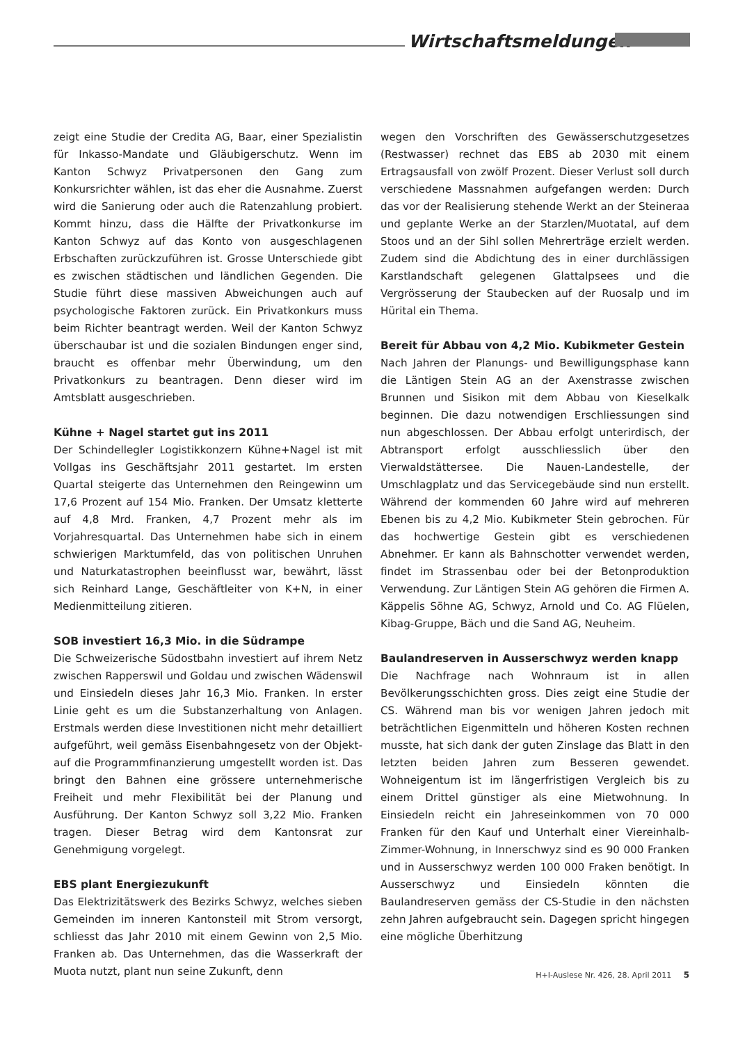Wirtschaftsmeldungen
zeigt eine Studie der Credita AG, Baar, einer Spezialistin für Inkasso-Mandate und Gläubigerschutz. Wenn im Kanton Schwyz Privatpersonen den Gang zum Konkursrichter wählen, ist das eher die Ausnahme. Zuerst wird die Sanierung oder auch die Ratenzahlung probiert. Kommt hinzu, dass die Hälfte der Privatkonkurse im Kanton Schwyz auf das Konto von ausgeschlagenen Erbschaften zurückzuführen ist. Grosse Unterschiede gibt es zwischen städtischen und ländlichen Gegenden. Die Studie führt diese massiven Abweichungen auch auf psychologische Faktoren zurück. Ein Privatkonkurs muss beim Richter beantragt werden. Weil der Kanton Schwyz überschaubar ist und die sozialen Bindungen enger sind, braucht es offenbar mehr Überwindung, um den Privatkonkurs zu beantragen. Denn dieser wird im Amtsblatt ausgeschrieben.
Kühne + Nagel startet gut ins 2011
Der Schindellegler Logistikkonzern Kühne+Nagel ist mit Vollgas ins Geschäftsjahr 2011 gestartet. Im ersten Quartal steigerte das Unternehmen den Reingewinn um 17,6 Prozent auf 154 Mio. Franken. Der Umsatz kletterte auf 4,8 Mrd. Franken, 4,7 Prozent mehr als im Vorjahresquartal. Das Unternehmen habe sich in einem schwierigen Marktumfeld, das von politischen Unruhen und Naturkatastrophen beeinflusst war, bewährt, lässt sich Reinhard Lange, Geschäftleiter von K+N, in einer Medienmitteilung zitieren.
SOB investiert 16,3 Mio. in die Südrampe
Die Schweizerische Südostbahn investiert auf ihrem Netz zwischen Rapperswil und Goldau und zwischen Wädenswil und Einsiedeln dieses Jahr 16,3 Mio. Franken. In erster Linie geht es um die Substanzerhaltung von Anlagen. Erstmals werden diese Investitionen nicht mehr detailliert aufgeführt, weil gemäss Eisenbahngesetz von der Objekt- auf die Programmfinanzierung umgestellt worden ist. Das bringt den Bahnen eine grössere unternehmerische Freiheit und mehr Flexibilität bei der Planung und Ausführung. Der Kanton Schwyz soll 3,22 Mio. Franken tragen. Dieser Betrag wird dem Kantonsrat zur Genehmigung vorgelegt.
EBS plant Energiezukunft
Das Elektrizitätswerk des Bezirks Schwyz, welches sieben Gemeinden im inneren Kantonsteil mit Strom versorgt, schliesst das Jahr 2010 mit einem Gewinn von 2,5 Mio. Franken ab. Das Unternehmen, das die Wasserkraft der Muota nutzt, plant nun seine Zukunft, denn
wegen den Vorschriften des Gewässerschutzgesetzes (Restwasser) rechnet das EBS ab 2030 mit einem Ertragsausfall von zwölf Prozent. Dieser Verlust soll durch verschiedene Massnahmen aufgefangen werden: Durch das vor der Realisierung stehende Werkt an der Steineraa und geplante Werke an der Starzlen/Muotatal, auf dem Stoos und an der Sihl sollen Mehrerträge erzielt werden. Zudem sind die Abdichtung des in einer durchlässigen Karstlandschaft gelegenen Glattalpsees und die Vergrösserung der Staubecken auf der Ruosalp und im Hürital ein Thema.
Bereit für Abbau von 4,2 Mio. Kubikmeter Gestein
Nach Jahren der Planungs- und Bewilligungsphase kann die Läntigen Stein AG an der Axenstrasse zwischen Brunnen und Sisikon mit dem Abbau von Kieselkalk beginnen. Die dazu notwendigen Erschliessungen sind nun abgeschlossen. Der Abbau erfolgt unterirdisch, der Abtransport erfolgt ausschliesslich über den Vierwaldstättersee. Die Nauen-Landestelle, der Umschlagplatz und das Servicegebäude sind nun erstellt. Während der kommenden 60 Jahre wird auf mehreren Ebenen bis zu 4,2 Mio. Kubikmeter Stein gebrochen. Für das hochwertige Gestein gibt es verschiedenen Abnehmer. Er kann als Bahnschotter verwendet werden, findet im Strassenbau oder bei der Betonproduktion Verwendung. Zur Läntigen Stein AG gehören die Firmen A. Käppelis Söhne AG, Schwyz, Arnold und Co. AG Flüelen, Kibag-Gruppe, Bäch und die Sand AG, Neuheim.
Baulandreserven in Ausserschwyz werden knapp
Die Nachfrage nach Wohnraum ist in allen Bevölkerungsschichten gross. Dies zeigt eine Studie der CS. Während man bis vor wenigen Jahren jedoch mit beträchtlichen Eigenmitteln und höheren Kosten rechnen musste, hat sich dank der guten Zinslage das Blatt in den letzten beiden Jahren zum Besseren gewendet. Wohneigentum ist im längerfristigen Vergleich bis zu einem Drittel günstiger als eine Mietwohnung. In Einsiedeln reicht ein Jahreseinkommen von 70 000 Franken für den Kauf und Unterhalt einer Viereinhalb-Zimmer-Wohnung, in Innerschwyz sind es 90 000 Franken und in Ausserschwyz werden 100 000 Fraken benötigt. In Ausserschwyz und Einsiedeln könnten die Baulandreserven gemäss der CS-Studie in den nächsten zehn Jahren aufgebraucht sein. Dagegen spricht hingegen eine mögliche Überhitzung
H+I-Auslese Nr. 426, 28. April 2011 5